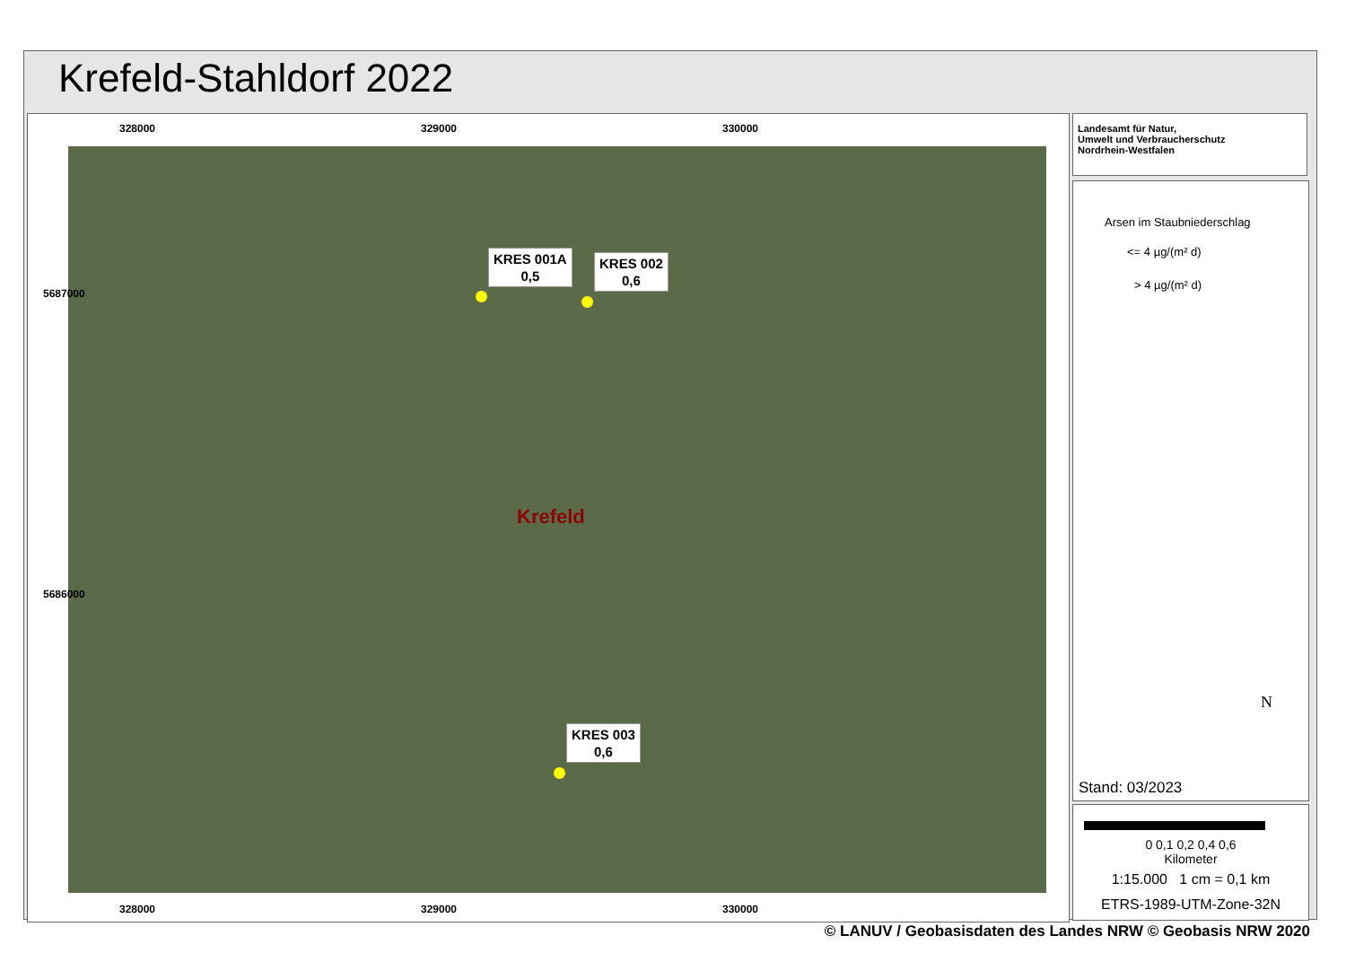Krefeld-Stahldorf 2022
328000 329000 330000
KRES 001A
0,5
KRES 002
0,6
Krefeld
KRES 003
0,6
328000 329000 330000
5687000
5686000
Landesamt für Natur,
Umwelt und Verbraucherschutz
Nordrhein-Westfalen
Arsen im Staubniederschlag
<= 4 µg/(m² d)
> 4 µg/(m² d)
N
Stand: 03/2023
0 0,1 0,2 0,4 0,6
Kilometer
1:15.000 1 cm = 0,1 km
ETRS-1989-UTM-Zone-32N
© LANUV / Geobasisdaten des Landes NRW © Geobasis NRW 2020